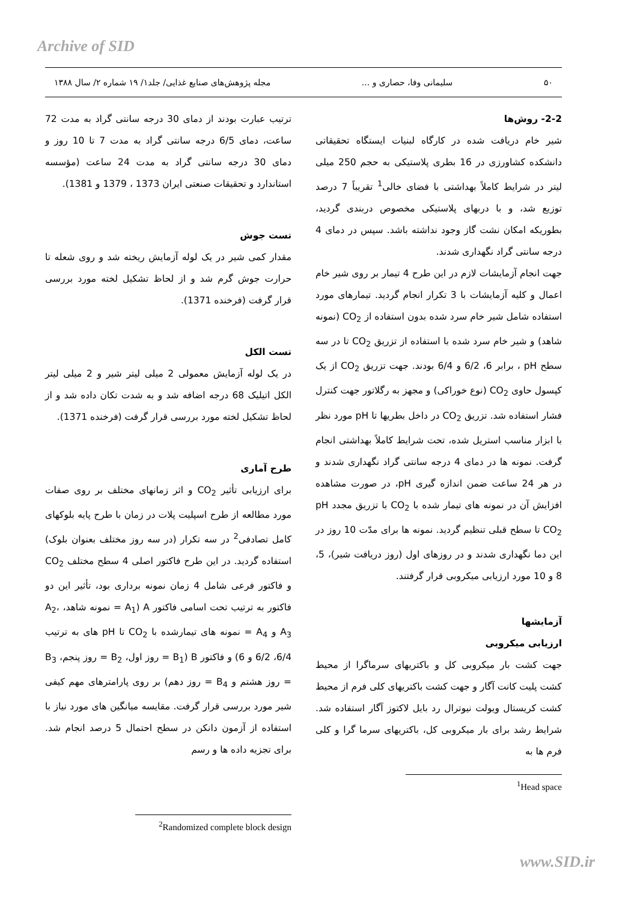Archive of SID
۵۰ سلیمانی وفا، حصاری و ... مجله پژوهش‌های صنایع غذایی/ جلد۱/ ۱۹ شماره ۲/ سال ۱۳۸۸
2-2- روش‌ها
شیر خام دریافت شده در کارگاه لبنیات ایستگاه تحقیقاتی دانشکده کشاورزی در 16 بطری پلاستیکی به حجم 250 میلی لیتر در شرایط کاملاً بهداشتی با فضای خالی<sup>1</sup> تقریباً 7 درصد توزیع شد، و با دربهای پلاستیکی مخصوص دربندی گردید، بطوریکه امکان نشت گاز وجود نداشته باشد. سپس در دمای 4 درجه سانتی گراد نگهداری شدند.
جهت انجام آزمایشات لازم در این طرح 4 تیمار بر روی شیر خام اعمال و کلیه آزمایشات با 3 تکرار انجام گردید. تیمارهای مورد استفاده شامل شیر خام سرد شده بدون استفاده از CO<sub>2</sub> (نمونه شاهد) و شیر خام سرد شده با استفاده از تزریق CO<sub>2</sub> تا در سه سطح pH ، برابر 6، 6/2 و 6/4 بودند. جهت تزریق CO<sub>2</sub> از یک کپسول حاوی CO<sub>2</sub> (نوع خوراکی) و مجهز به رگلاتور جهت کنترل فشار استفاده شد. تزریق CO<sub>2</sub> در داخل بطریها تا pH مورد نظر با ابزار مناسب استریل شده، تحت شرایط کاملاً بهداشتی انجام گرفت. نمونه ها در دمای 4 درجه سانتی گراد نگهداری شدند و در هر 24 ساعت ضمن اندازه گیری pH، در صورت مشاهده افزایش آن در نمونه های تیمار شده با CO<sub>2</sub> با تزریق مجدد pH CO<sub>2</sub> تا سطح قبلی تنظیم گردید. نمونه ها برای مدّت 10 روز در این دما نگهداری شدند و در روزهای اول (روز دریافت شیر)، 5، 8 و 10 مورد ارزیابی میکروبی قرار گرفتند.
آزمایشها
ارزیابی میکروبی
جهت کشت بار میکروبی کل و باکتریهای سرماگرا از محیط کشت پلیت کانت آگار و جهت کشت باکتریهای کلی فرم از محیط کشت کریستال ویولت نیوترال رد بایل لاکتوز آگار استفاده شد. شرایط رشد برای بار میکروبی کل، باکتریهای سرما گرا و کلی فرم ها به
<sup>1</sup> Head space
ترتیب عبارت بودند از دمای 30 درجه سانتی گراد به مدت 72 ساعت، دمای 6/5 درجه سانتی گراد به مدت 7 تا 10 روز و دمای 30 درجه سانتی گراد به مدت 24 ساعت (مؤسسه استاندارد و تحقیقات صنعتی ایران 1373 ، 1379 و 1381).
تست جوش
مقدار کمی شیر در یک لوله آزمایش ریخته شد و روی شعله تا حرارت جوش گرم شد و از لحاظ تشکیل لخته مورد بررسی قرار گرفت (فرخنده 1371).
تست الکل
در یک لوله آزمایش معمولی 2 میلی لیتر شیر و 2 میلی لیتر الکل اتیلیک 68 درجه اضافه شد و به شدت تکان داده شد و از لحاظ تشکیل لخته مورد بررسی قرار گرفت (فرخنده 1371).
طرح آماری
برای ارزیابی تأثیر CO<sub>2</sub> و اثر زمانهای مختلف بر روی صفات مورد مطالعه از طرح اسپلیت پلات در زمان با طرح پایه بلوکهای کامل تصادفی<sup>2</sup> در سه تکرار (در سه روز مختلف بعنوان بلوک) استفاده گردید. در این طرح فاکتور اصلی 4 سطح مختلف CO<sub>2</sub> و فاکتور فرعی شامل 4 زمان نمونه برداری بود، تأثیر این دو فاکتور به ترتیب تحت اسامی فاکتور A (A<sub>1</sub> = نمونه شاهد، A<sub>2</sub>، A<sub>3</sub> و A<sub>4</sub> = نمونه های تیمارشده با CO<sub>2</sub> تا pH های به ترتیب 6/4، 6/2 و 6) و فاکتور B (B<sub>1</sub> = روز اول، B<sub>2</sub> = روز پنجم، B<sub>3</sub> = روز هشتم و B<sub>4</sub> = روز دهم) بر روی پارامترهای مهم کیفی شیر مورد بررسی قرار گرفت. مقایسه میانگین های مورد نیاز با استفاده از آزمون دانکن در سطح احتمال 5 درصد انجام شد. برای تجزیه داده ها و رسم
<sup>2</sup> Randomized complete block design
www.SID.ir